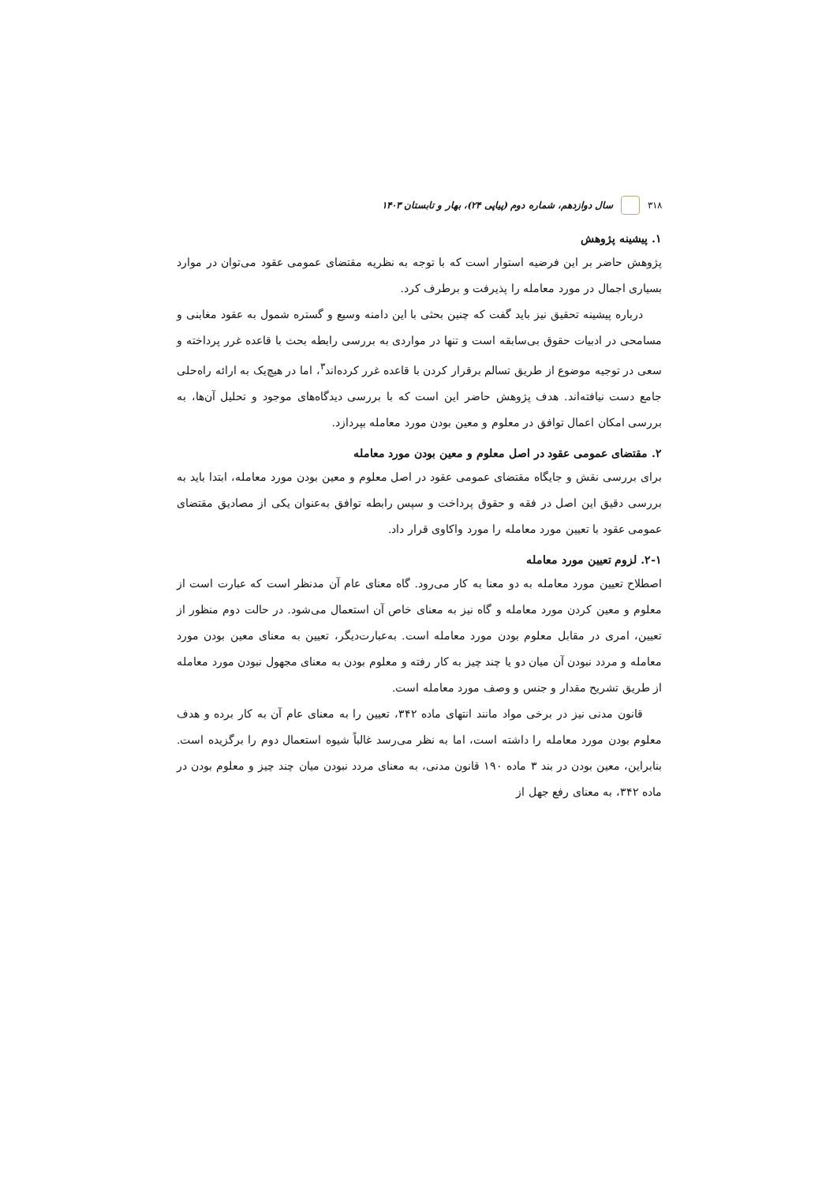۳۱۸ سال دوازدهم، شماره دوم (پیاپی ۲۴)، بهار و تابستان ۱۴۰۳
۱. پیشینه پژوهش
پژوهش حاضر بر این فرضیه استوار است که با توجه به نظریه مقتضای عمومی عقود می‌توان در موارد بسیاری اجمال در مورد معامله را پذیرفت و برطرف کرد.
درباره پیشینه تحقیق نیز باید گفت که چنین بحثی با این دامنه وسیع و گستره شمول به عقود مغابنی و مسامحی در ادبیات حقوق بی‌سابقه است و تنها در مواردی به بررسی رابطه بحث با قاعده غرر پرداخته و سعی در توجیه موضوع از طریق تسالم برقرار کردن با قاعده غرر کرده‌اند<sup>۳</sup>، اما در هیچ‌یک به ارائه راه‌حلی جامع دست نیافته‌اند. هدف پژوهش حاضر این است که با بررسی دیدگاه‌های موجود و تحلیل آن‌ها، به بررسی امکان اعمال توافق در معلوم و معین بودن مورد معامله بپردازد.
۲. مقتضای عمومی عقود در اصل معلوم و معین بودن مورد معامله
برای بررسی نقش و جایگاه مقتضای عمومی عقود در اصل معلوم و معین بودن مورد معامله، ابتدا باید به بررسی دقیق این اصل در فقه و حقوق پرداخت و سپس رابطه توافق به‌عنوان یکی از مصادیق مقتضای عمومی عقود با تعیین مورد معامله را مورد واکاوی قرار داد.
۲-۱. لزوم تعیین مورد معامله
اصطلاح تعیین مورد معامله به دو معنا به کار می‌رود. گاه معنای عام آن مدنظر است که عبارت است از معلوم و معین کردن مورد معامله و گاه نیز به معنای خاص آن استعمال می‌شود. در حالت دوم منظور از تعیین، امری در مقابل معلوم بودن مورد معامله است. به‌عبارت‌دیگر، تعیین به معنای معین بودن مورد معامله و مردد نبودن آن میان دو یا چند چیز به کار رفته و معلوم بودن به معنای مجهول نبودن مورد معامله از طریق تشریح مقدار و جنس و وصف مورد معامله است.
قانون مدنی نیز در برخی مواد مانند انتهای ماده ۳۴۲، تعیین را به معنای عام آن به کار برده و هدف معلوم بودن مورد معامله را داشته است، اما به نظر می‌رسد غالباً شیوه استعمال دوم را برگزیده است. بنابراین، معین بودن در بند ۳ ماده ۱۹۰ قانون مدنی، به معنای مردد نبودن میان چند چیز و معلوم بودن در ماده ۳۴۲، به معنای رفع جهل از